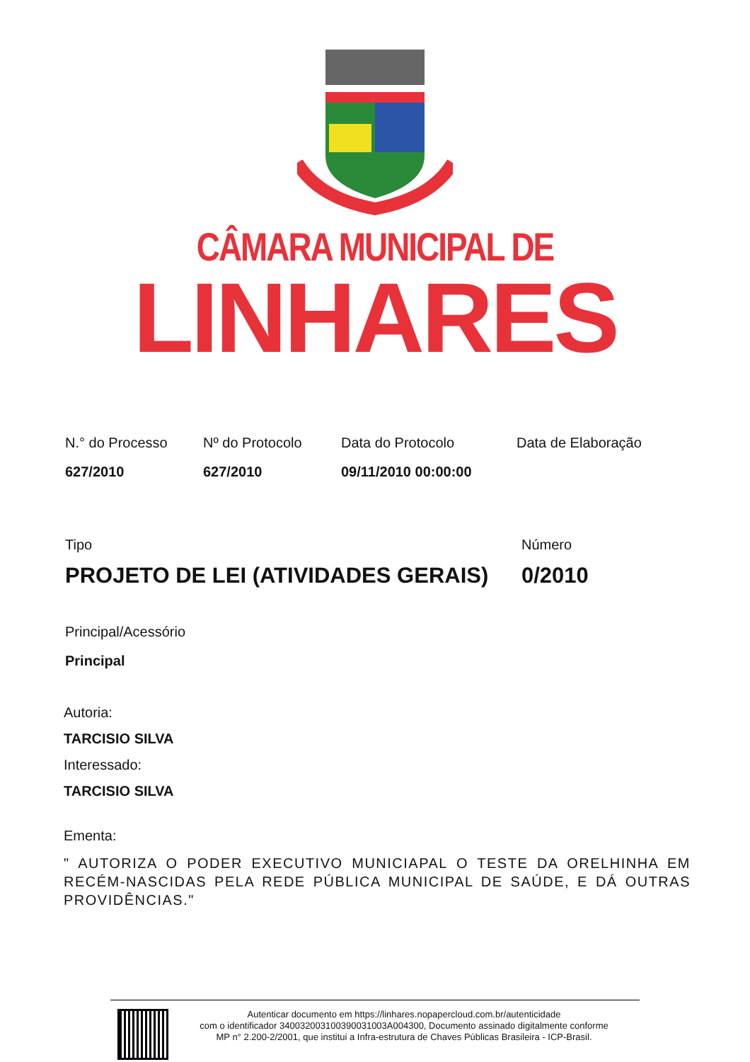CÂMARA MUNICIPAL DE
LINHARES
N.° do Processo
627/2010
Nº do Protocolo
627/2010
Data do Protocolo
09/11/2010 00:00:00
Data de Elaboração
Tipo
PROJETO DE LEI (ATIVIDADES GERAIS)
Número
0/2010
Principal/Acessório
Principal
Autoria:
TARCISIO SILVA
Interessado:
TARCISIO SILVA
Ementa:
" AUTORIZA O PODER EXECUTIVO MUNICIAPAL O TESTE DA ORELHINHA EM RECÉM-NASCIDAS PELA REDE PÚBLICA MUNICIPAL DE SAÚDE, E DÁ OUTRAS PROVIDÊNCIAS."
Autenticar documento em https://linhares.nopapercloud.com.br/autenticidade
com o identificador 340032003100390031003A004300, Documento assinado digitalmente conforme
MP n° 2.200-2/2001, que institui a Infra-estrutura de Chaves Públicas Brasileira - ICP-Brasil.